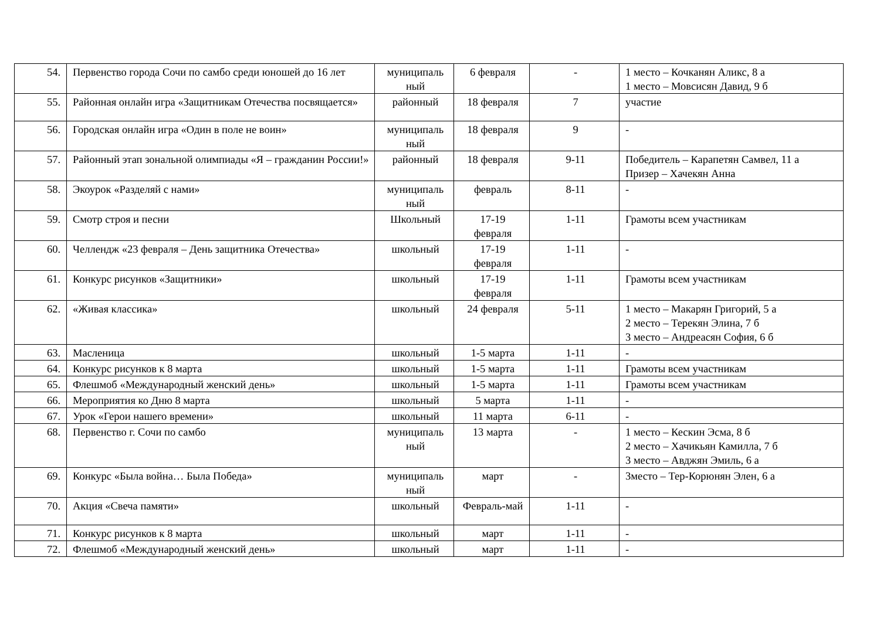| 54. | Первенство города Сочи по самбо среди юношей до 16 лет | муниципаль ный | 6 февраля | - | 1 место – Кочканян Аликс, 8 а 1 место – Мовсисян Давид, 9 б |
| 55. | Районная онлайн игра «Защитникам Отечества посвящается» | районный | 18 февраля | 7 | участие |
| 56. | Городская онлайн игра «Один в поле не воин» | муниципаль ный | 18 февраля | 9 | - |
| 57. | Районный этап зональной олимпиады «Я – гражданин России!» | районный | 18 февраля | 9-11 | Победитель – Карапетян Самвел, 11 а Призер – Хачекян Анна |
| 58. | Экоурок «Разделяй с нами» | муниципаль ный | февраль | 8-11 | - |
| 59. | Смотр строя и песни | Школьный | 17-19 февраля | 1-11 | Грамоты всем участникам |
| 60. | Челлендж «23 февраля – День защитника Отечества» | школьный | 17-19 февраля | 1-11 | - |
| 61. | Конкурс рисунков «Защитники» | школьный | 17-19 февраля | 1-11 | Грамоты всем участникам |
| 62. | «Живая классика» | школьный | 24 февраля | 5-11 | 1 место – Макарян Григорий, 5 а 2 место – Терекян Элина, 7 б 3 место – Андреасян София, 6 б |
| 63. | Масленица | школьный | 1-5 марта | 1-11 | - |
| 64. | Конкурс рисунков к 8 марта | школьный | 1-5 марта | 1-11 | Грамоты всем участникам |
| 65. | Флешмоб «Международный женский день» | школьный | 1-5 марта | 1-11 | Грамоты всем участникам |
| 66. | Мероприятия ко Дню 8 марта | школьный | 5 марта | 1-11 | - |
| 67. | Урок «Герои нашего времени» | школьный | 11 марта | 6-11 | - |
| 68. | Первенство г. Сочи по самбо | муниципаль ный | 13 марта | - | 1 место – Кескин Эсма, 8 б 2 место – Хачикьян Камилла, 7 б 3 место – Авджян Эмиль, 6 а |
| 69. | Конкурс «Была война… Была Победа» | муниципаль ный | март | - | 3место – Тер-Корюнян Элен, 6 а |
| 70. | Акция «Свеча памяти» | школьный | Февраль-май | 1-11 | - |
| 71. | Конкурс рисунков к 8 марта | школьный | март | 1-11 | - |
| 72. | Флешмоб «Международный женский день» | школьный | март | 1-11 | - |